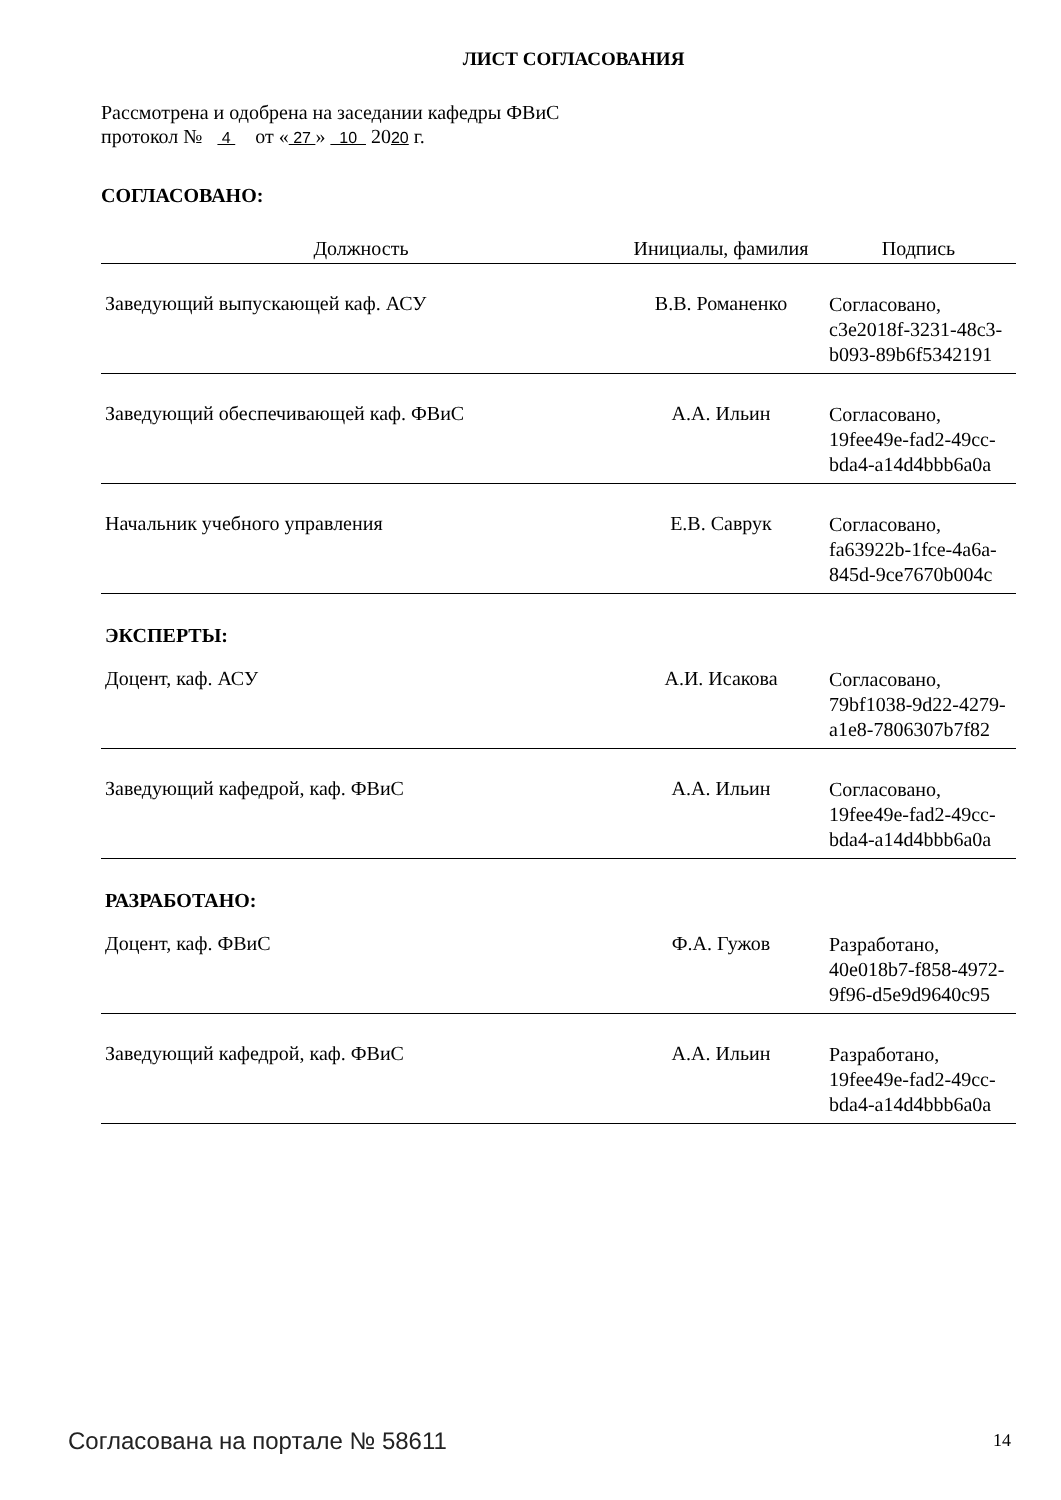ЛИСТ СОГЛАСОВАНИЯ
Рассмотрена и одобрена на заседании кафедры ФВиС
протокол № 4 от « 27 » 10 2020 г.
СОГЛАСОВАНО:
| Должность | Инициалы, фамилия | Подпись |
| --- | --- | --- |
| Заведующий выпускающей каф. АСУ | В.В. Романенко | Согласовано, c3e2018f-3231-48c3- b093-89b6f5342191 |
| Заведующий обеспечивающей каф. ФВиС | А.А. Ильин | Согласовано, 19fee49e-fad2-49cc- bda4-a14d4bbb6a0a |
| Начальник учебного управления | Е.В. Саврук | Согласовано, fa63922b-1fce-4a6a- 845d-9ce7670b004c |
| ЭКСПЕРТЫ: | | |
| Доцент, каф. АСУ | А.И. Исакова | Согласовано, 79bf1038-9d22-4279- a1e8-7806307b7f82 |
| Заведующий кафедрой, каф. ФВиС | А.А. Ильин | Согласовано, 19fee49e-fad2-49cc- bda4-a14d4bbb6a0a |
| РАЗРАБОТАНО: | | |
| Доцент, каф. ФВиС | Ф.А. Гужов | Разработано, 40e018b7-f858-4972- 9f96-d5e9d9640c95 |
| Заведующий кафедрой, каф. ФВиС | А.А. Ильин | Разработано, 19fee49e-fad2-49cc- bda4-a14d4bbb6a0a |
Согласована на портале № 58611 14